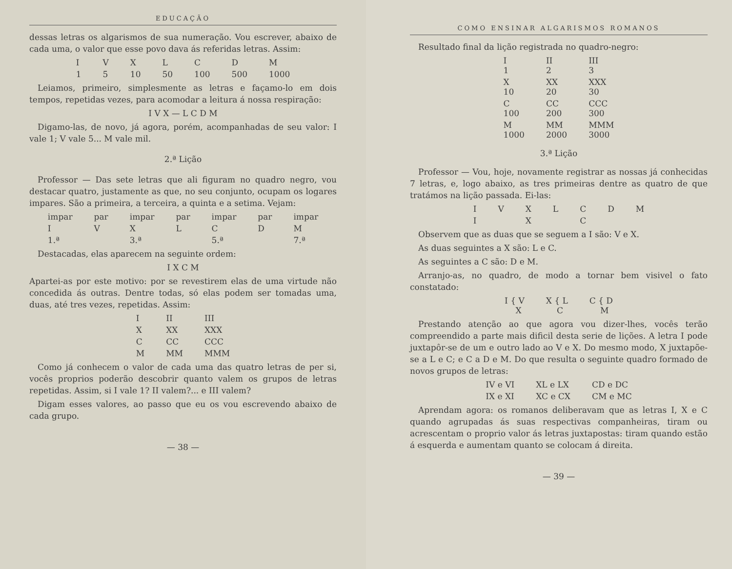EDUCAÇÃO
dessas letras os algarismos de sua numeração. Vou escrever, abaixo de cada uma, o valor que esse povo dava ás referidas letras. Assim:
| I | V | X | L | C | D | M |
| 1 | 5 | 10 | 50 | 100 | 500 | 1000 |
 Leiamos, primeiro, simplesmente as letras e façamo-lo em dois tempos, repetidas vezes, para acomodar a leitura á nossa respiração:
I V X — L C D M
 Digamo-las, de novo, já agora, porém, acompanhadas de seu valor: I vale 1; V vale 5... M vale mil.
2.ª Lição
 Professor — Das sete letras que ali figuram no quadro negro, vou destacar quatro, justamente as que, no seu conjunto, ocupam os logares impares. São a primeira, a terceira, a quinta e a setima. Vejam:
| impar | par | impar | par | impar | par | impar |
| I | V | X | L | C | D | M |
| 1.ª | | 3.ª | | 5.ª | | 7.ª |
 Destacadas, elas aparecem na seguinte ordem:
I X C M
Apartei-as por este motivo: por se revestirem elas de uma virtude não concedida ás outras. Dentre todas, só elas podem ser tomadas uma, duas, até tres vezes, repetidas. Assim:
| I | II | III |
| X | XX | XXX |
| C | CC | CCC |
| M | MM | MMM |
 Como já conhecem o valor de cada uma das quatro letras de per si, vocês proprios poderão descobrir quanto valem os grupos de letras repetidas. Assim, si I vale 1? II valem?... e III valem?
 Digam esses valores, ao passo que eu os vou escrevendo abaixo de cada grupo.
— 38 —
COMO ENSINAR ALGARISMOS ROMANOS
 Resultado final da lição registrada no quadro-negro:
| I 1 | II 2 | III 3 |
| X 10 | XX 20 | XXX 30 |
| C 100 | CC 200 | CCC 300 |
| M 1000 | MM 2000 | MMM 3000 |
3.ª Lição
 Professor — Vou, hoje, novamente registrar as nossas já conhecidas 7 letras, e, logo abaixo, as tres primeiras dentre as quatro de que tratámos na lição passada. Ei-las:
| I | V | X | L | C | D | M |
| I | | X | | C | | |
 Observem que as duas que se seguem a I são: V e X.
 As duas seguintes a X são: L e C.
 As seguintes a C são: D e M.
 Arranjo-as, no quadro, de modo a tornar bem visivel o fato constatado:
| I { V X | X { L C | C { D M |
 Prestando atenção ao que agora vou dizer-lhes, vocês terão compreendido a parte mais dificil desta serie de lições. A letra I pode juxtapôr-se de um e outro lado ao V e X. Do mesmo modo, X juxtapõe-se a L e C; e C a D e M. Do que resulta o seguinte quadro formado de novos grupos de letras:
| IV e VI | XL e LX | CD e DC |
| IX e XI | XC e CX | CM e MC |
 Aprendam agora: os romanos deliberavam que as letras I, X e C quando agrupadas ás suas respectivas companheiras, tiram ou acrescentam o proprio valor ás letras juxtapostas: tiram quando estão á esquerda e aumentam quanto se colocam á direita.
— 39 —